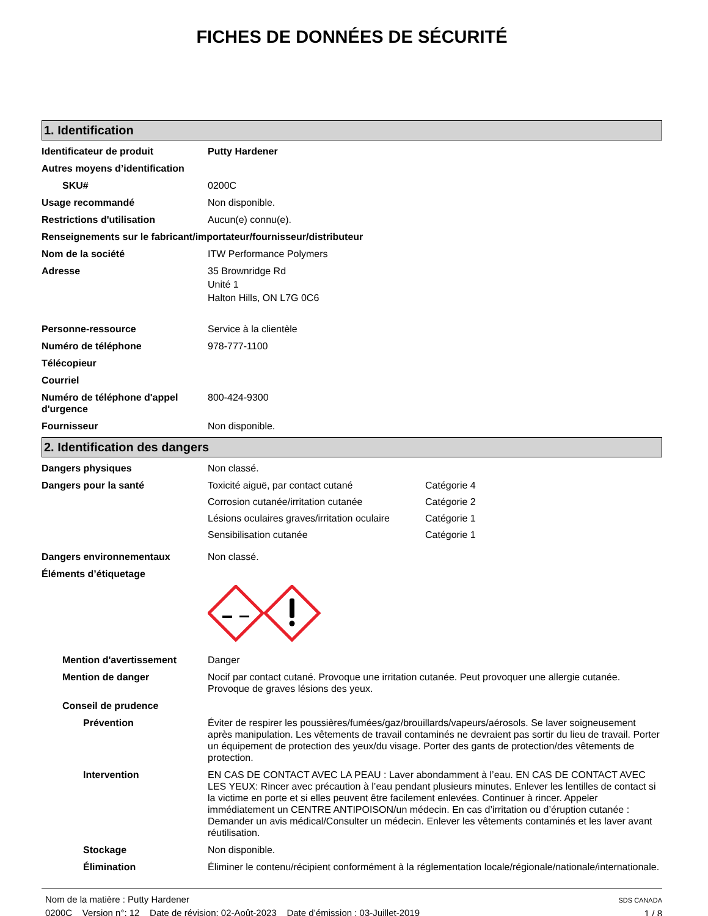FICHES DE DONNÉES DE SÉCURITÉ
1. Identification
Identificateur de produit Putty Hardener
Autres moyens d’identification
SKU# 0200C
Usage recommandé Non disponible.
Restrictions d'utilisation Aucun(e) connu(e).
Renseignements sur le fabricant/importateur/fournisseur/distributeur
Nom de la société ITW Performance Polymers
Adresse 35 Brownridge Rd
Unité 1
Halton Hills, ON L7G 0C6
Personne-ressource Service à la clientèle
Numéro de téléphone 978-777-1100
Télécopieur
Courriel
Numéro de téléphone d'appel d'urgence
800-424-9300
Fournisseur Non disponible.
2. Identification des dangers
Dangers physiques Non classé.
Dangers pour la santé Toxicité aiguë, par contact cutané Catégorie 4
Corrosion cutanée/irritation cutanée Catégorie 2
Lésions oculaires graves/irritation oculaire Catégorie 1
Sensibilisation cutanée Catégorie 1
Dangers environnementaux Non classé.
Éléments d’étiquetage
Mention d'avertissement Danger
Mention de danger Nocif par contact cutané. Provoque une irritation cutanée. Peut provoquer une allergie cutanée. Provoque de graves lésions des yeux.
Conseil de prudence
Prévention Éviter de respirer les poussières/fumées/gaz/brouillards/vapeurs/aérosols. Se laver soigneusement après manipulation. Les vêtements de travail contaminés ne devraient pas sortir du lieu de travail. Porter un équipement de protection des yeux/du visage. Porter des gants de protection/des vêtements de protection.
Intervention EN CAS DE CONTACT AVEC LA PEAU : Laver abondamment à l’eau. EN CAS DE CONTACT AVEC LES YEUX: Rincer avec précaution à l’eau pendant plusieurs minutes. Enlever les lentilles de contact si la victime en porte et si elles peuvent être facilement enlevées. Continuer à rincer. Appeler immédiatement un CENTRE ANTIPOISON/un médecin. En cas d’irritation ou d’éruption cutanée : Demander un avis médical/Consulter un médecin. Enlever les vêtements contaminés et les laver avant réutilisation.
Stockage Non disponible.
Élimination Éliminer le contenu/récipient conformément à la réglementation locale/régionale/nationale/internationale.
Nom de la matière : Putty Hardener
0200C Version n°: 12 Date de révision: 02-Août-2023 Date d’émission : 03-Juillet-2019
SDS CANADA
1 / 8